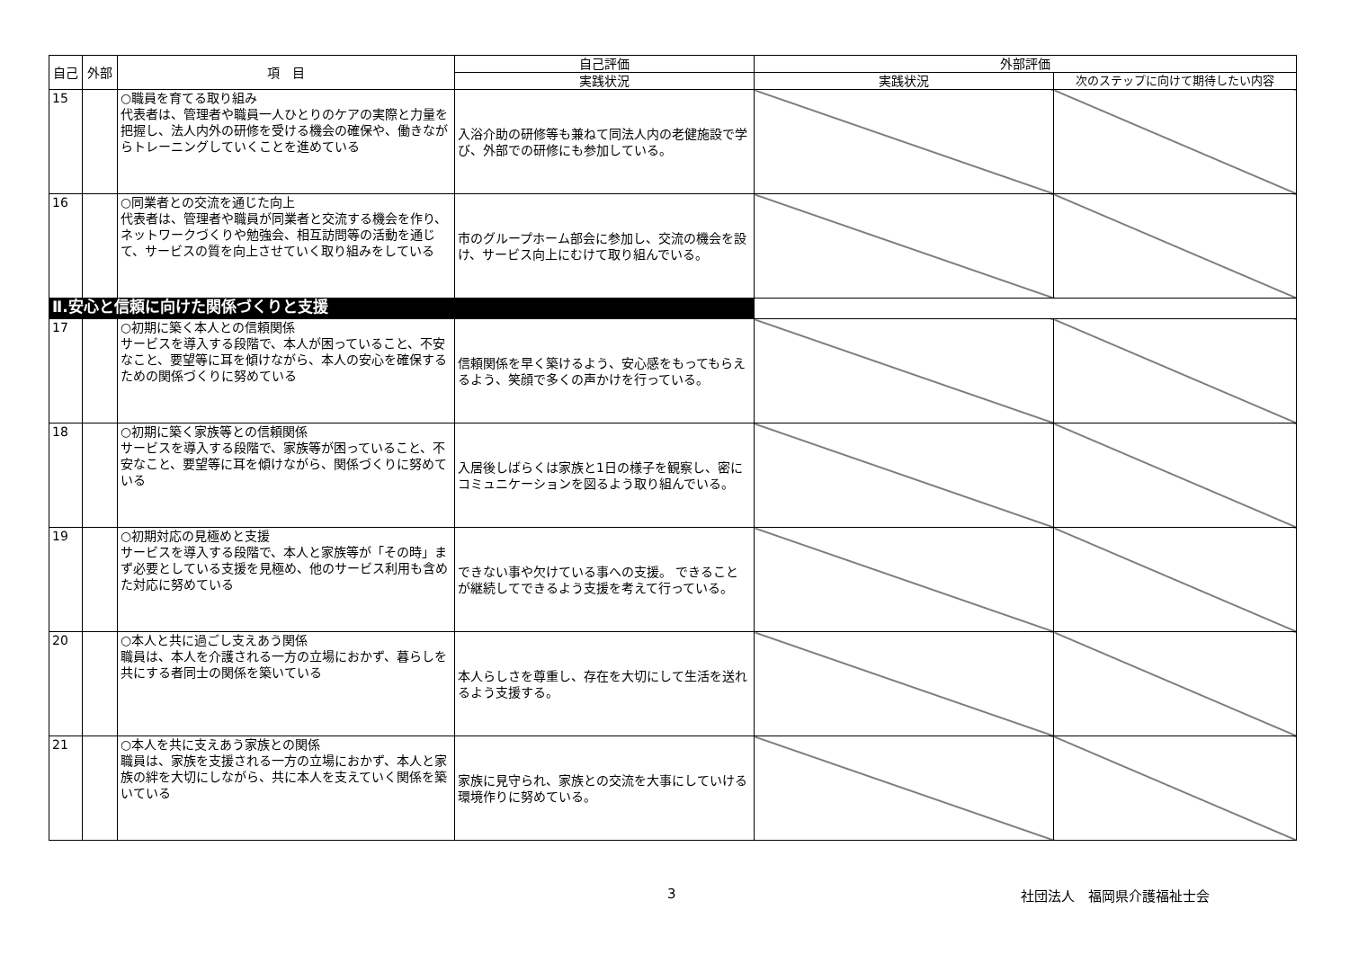| 自己 | 外部 | 項 目 | 自己評価 | 外部評価 | |
| --- | --- | --- | --- | --- | --- |
| | | | 実践状況 | 実践状況 | 次のステップに向けて期待したい内容 |
| 15 | | ○職員を育てる取り組み 代表者は、管理者や職員一人ひとりのケアの実際と力量を把握し、法人内外の研修を受ける機会の確保や、働きながらトレーニングしていくことを進めている | 入浴介助の研修等も兼ねて同法人内の老健施設で学び、外部での研修にも参加している。 | | |
| 16 | | ○同業者との交流を通じた向上 代表者は、管理者や職員が同業者と交流する機会を作り、ネットワークづくりや勉強会、相互訪問等の活動を通じて、サービスの質を向上させていく取り組みをしている | 市のグループホーム部会に参加し、交流の機会を設け、サービス向上にむけて取り組んでいる。 | | |
| Ⅱ.安心と信頼に向けた関係づくりと支援 | | | | | |
| 17 | | ○初期に築く本人との信頼関係 サービスを導入する段階で、本人が困っていること、不安なこと、要望等に耳を傾けながら、本人の安心を確保するための関係づくりに努めている | 信頼関係を早く築けるよう、安心感をもってもらえるよう、笑顔で多くの声かけを行っている。 | | |
| 18 | | ○初期に築く家族等との信頼関係 サービスを導入する段階で、家族等が困っていること、不安なこと、要望等に耳を傾けながら、関係づくりに努めている | 入居後しばらくは家族と1日の様子を観察し、密にコミュニケーションを図るよう取り組んでいる。 | | |
| 19 | | ○初期対応の見極めと支援 サービスを導入する段階で、本人と家族等が「その時」まず必要としている支援を見極め、他のサービス利用も含めた対応に努めている | できない事や欠けている事への支援。 できることが継続してできるよう支援を考えて行っている。 | | |
| 20 | | ○本人と共に過ごし支えあう関係 職員は、本人を介護される一方の立場におかず、暮らしを共にする者同士の関係を築いている | 本人らしさを尊重し、存在を大切にして生活を送れるよう支援する。 | | |
| 21 | | ○本人を共に支えあう家族との関係 職員は、家族を支援される一方の立場におかず、本人と家族の絆を大切にしながら、共に本人を支えていく関係を築いている | 家族に見守られ、家族との交流を大事にしていける環境作りに努めている。 | | |
3 社団法人　福岡県介護福祉士会